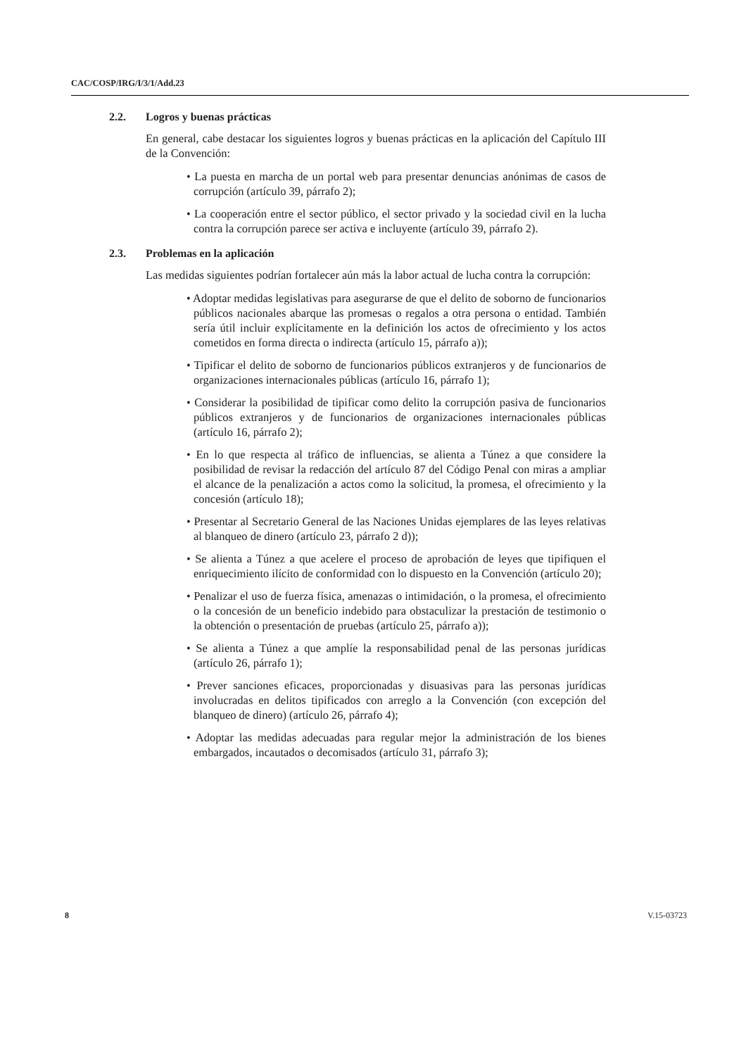CAC/COSP/IRG/I/3/1/Add.23
2.2. Logros y buenas prácticas
En general, cabe destacar los siguientes logros y buenas prácticas en la aplicación del Capítulo III de la Convención:
• La puesta en marcha de un portal web para presentar denuncias anónimas de casos de corrupción (artículo 39, párrafo 2);
• La cooperación entre el sector público, el sector privado y la sociedad civil en la lucha contra la corrupción parece ser activa e incluyente (artículo 39, párrafo 2).
2.3. Problemas en la aplicación
Las medidas siguientes podrían fortalecer aún más la labor actual de lucha contra la corrupción:
• Adoptar medidas legislativas para asegurarse de que el delito de soborno de funcionarios públicos nacionales abarque las promesas o regalos a otra persona o entidad. También sería útil incluir explícitamente en la definición los actos de ofrecimiento y los actos cometidos en forma directa o indirecta (artículo 15, párrafo a));
• Tipificar el delito de soborno de funcionarios públicos extranjeros y de funcionarios de organizaciones internacionales públicas (artículo 16, párrafo 1);
• Considerar la posibilidad de tipificar como delito la corrupción pasiva de funcionarios públicos extranjeros y de funcionarios de organizaciones internacionales públicas (artículo 16, párrafo 2);
• En lo que respecta al tráfico de influencias, se alienta a Túnez a que considere la posibilidad de revisar la redacción del artículo 87 del Código Penal con miras a ampliar el alcance de la penalización a actos como la solicitud, la promesa, el ofrecimiento y la concesión (artículo 18);
• Presentar al Secretario General de las Naciones Unidas ejemplares de las leyes relativas al blanqueo de dinero (artículo 23, párrafo 2 d));
• Se alienta a Túnez a que acelere el proceso de aprobación de leyes que tipifiquen el enriquecimiento ilícito de conformidad con lo dispuesto en la Convención (artículo 20);
• Penalizar el uso de fuerza física, amenazas o intimidación, o la promesa, el ofrecimiento o la concesión de un beneficio indebido para obstaculizar la prestación de testimonio o la obtención o presentación de pruebas (artículo 25, párrafo a));
• Se alienta a Túnez a que amplíe la responsabilidad penal de las personas jurídicas (artículo 26, párrafo 1);
• Prever sanciones eficaces, proporcionadas y disuasivas para las personas jurídicas involucradas en delitos tipificados con arreglo a la Convención (con excepción del blanqueo de dinero) (artículo 26, párrafo 4);
• Adoptar las medidas adecuadas para regular mejor la administración de los bienes embargados, incautados o decomisados (artículo 31, párrafo 3);
8 V.15-03723